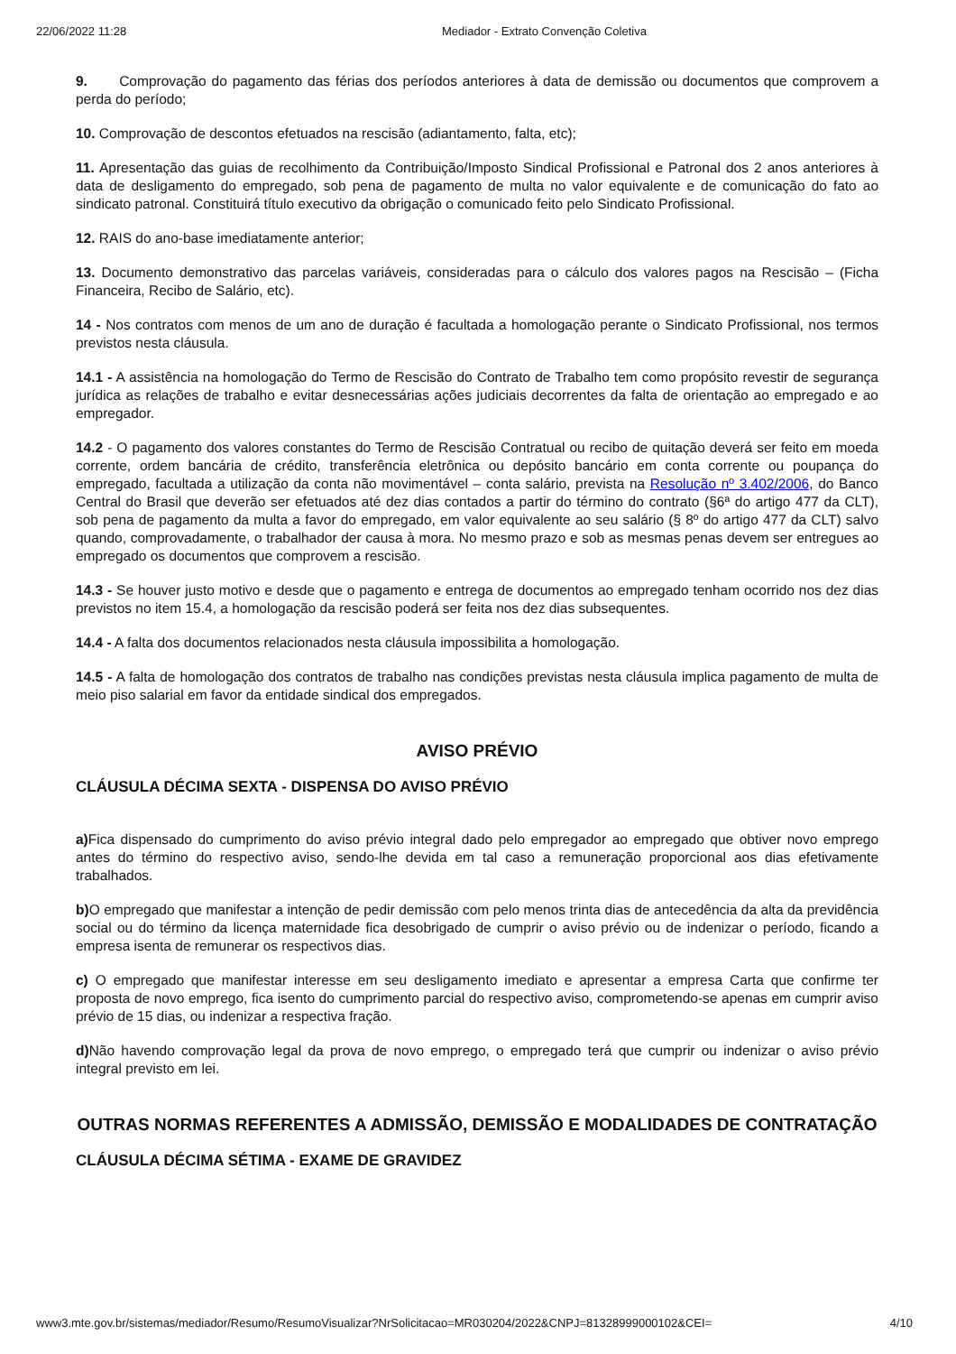22/06/2022 11:28 Mediador - Extrato Convenção Coletiva
9. Comprovação do pagamento das férias dos períodos anteriores à data de demissão ou documentos que comprovem a perda do período;
10. Comprovação de descontos efetuados na rescisão (adiantamento, falta, etc);
11. Apresentação das guias de recolhimento da Contribuição/Imposto Sindical Profissional e Patronal dos 2 anos anteriores à data de desligamento do empregado, sob pena de pagamento de multa no valor equivalente e de comunicação do fato ao sindicato patronal. Constituirá título executivo da obrigação o comunicado feito pelo Sindicato Profissional.
12. RAIS do ano-base imediatamente anterior;
13. Documento demonstrativo das parcelas variáveis, consideradas para o cálculo dos valores pagos na Rescisão – (Ficha Financeira, Recibo de Salário, etc).
14 - Nos contratos com menos de um ano de duração é facultada a homologação perante o Sindicato Profissional, nos termos previstos nesta cláusula.
14.1 - A assistência na homologação do Termo de Rescisão do Contrato de Trabalho tem como propósito revestir de segurança jurídica as relações de trabalho e evitar desnecessárias ações judiciais decorrentes da falta de orientação ao empregado e ao empregador.
14.2 - O pagamento dos valores constantes do Termo de Rescisão Contratual ou recibo de quitação deverá ser feito em moeda corrente, ordem bancária de crédito, transferência eletrônica ou depósito bancário em conta corrente ou poupança do empregado, facultada a utilização da conta não movimentável – conta salário, prevista na Resolução nº 3.402/2006, do Banco Central do Brasil que deverão ser efetuados até dez dias contados a partir do término do contrato (§6ª do artigo 477 da CLT), sob pena de pagamento da multa a favor do empregado, em valor equivalente ao seu salário (§ 8º do artigo 477 da CLT) salvo quando, comprovadamente, o trabalhador der causa à mora. No mesmo prazo e sob as mesmas penas devem ser entregues ao empregado os documentos que comprovem a rescisão.
14.3 - Se houver justo motivo e desde que o pagamento e entrega de documentos ao empregado tenham ocorrido nos dez dias previstos no item 15.4, a homologação da rescisão poderá ser feita nos dez dias subsequentes.
14.4 - A falta dos documentos relacionados nesta cláusula impossibilita a homologação.
14.5 - A falta de homologação dos contratos de trabalho nas condições previstas nesta cláusula implica pagamento de multa de meio piso salarial em favor da entidade sindical dos empregados.
AVISO PRÉVIO
CLÁUSULA DÉCIMA SEXTA - DISPENSA DO AVISO PRÉVIO
a) Fica dispensado do cumprimento do aviso prévio integral dado pelo empregador ao empregado que obtiver novo emprego antes do término do respectivo aviso, sendo-lhe devida em tal caso a remuneração proporcional aos dias efetivamente trabalhados.
b) O empregado que manifestar a intenção de pedir demissão com pelo menos trinta dias de antecedência da alta da previdência social ou do término da licença maternidade fica desobrigado de cumprir o aviso prévio ou de indenizar o período, ficando a empresa isenta de remunerar os respectivos dias.
c) O empregado que manifestar interesse em seu desligamento imediato e apresentar a empresa Carta que confirme ter proposta de novo emprego, fica isento do cumprimento parcial do respectivo aviso, comprometendo-se apenas em cumprir aviso prévio de 15 dias, ou indenizar a respectiva fração.
d) Não havendo comprovação legal da prova de novo emprego, o empregado terá que cumprir ou indenizar o aviso prévio integral previsto em lei.
OUTRAS NORMAS REFERENTES A ADMISSÃO, DEMISSÃO E MODALIDADES DE CONTRATAÇÃO
CLÁUSULA DÉCIMA SÉTIMA - EXAME DE GRAVIDEZ
www3.mte.gov.br/sistemas/mediador/Resumo/ResumoVisualizar?NrSolicitacao=MR030204/2022&CNPJ=81328999000102&CEI= 4/10